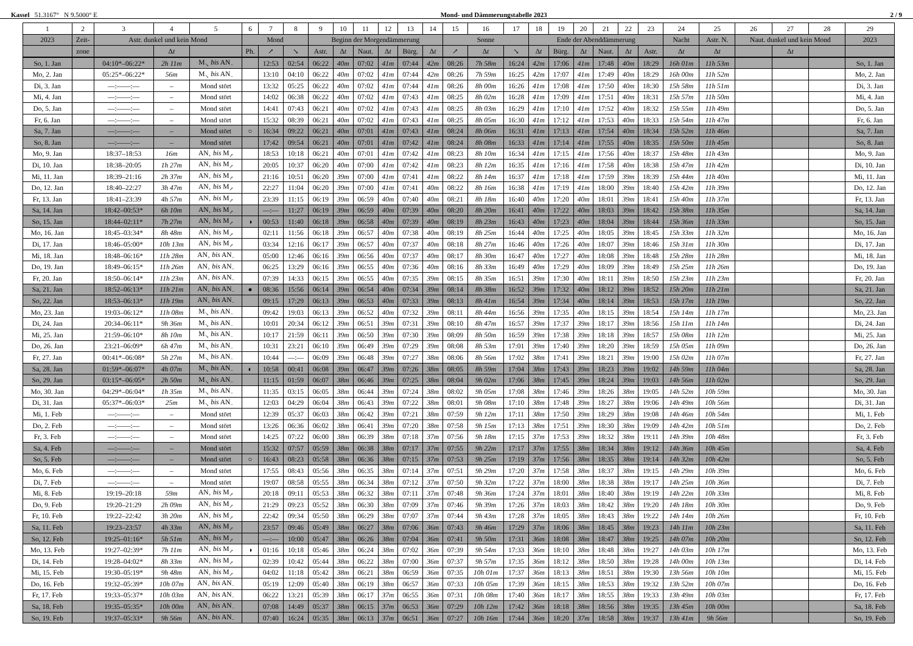Kassel 51.3167° N 9.5000° E Mond- und Dämmerungstabelle 2023 2 / 9
| 1 | 2 | 3 | 4 | 5 | 6 | 7 | 8 | 9 | 10 | 11 | 12 | 13 | 14 | 15 | 16 | 17 | 18 | 19 | 20 | 21 | 22 | 23 | 24 | 25 | 26 | 27 | 28 | 29 |
| --- | --- | --- | --- | --- | --- | --- | --- | --- | --- | --- | --- | --- | --- | --- | --- | --- | --- | --- | --- | --- | --- | --- | --- | --- | --- | --- | --- | --- |
| 2023 | Zeit- | Astr. dunkel und kein Mond | | | Mond | | | Beginn der Morgendämmerung | | | | | | Sonne | | | Ende der Abenddämmerung | | | | | | Nacht | Astr. N. | Naut. dunkel und kein Mond | | | 2023 |
| | zone | | Δ t | | Ph. | ↗ | ↘ | Astr. | Δ t | Naut. | Δ t | Bürg. | Δ t | ↗ | Δ t | ↘ | Δ t | Bürg. | Δ t | Naut. | Δ t | Astr. | Δ t | Δ t | | Δ t | | |
| So, 1. Jan | | 04:10*–06:22* | 2h 11m | M<sub>↘</sub> bis AN<sub>−</sub> | | 12:53 | 02:54 | 06:22 | 40m | 07:02 | 41m | 07:44 | 42m | 08:26 | 7h 58m | 16:24 | 42m | 17:06 | 41m | 17:48 | 40m | 18:29 | 16h 01m | 11h 53m | | | | So, 1. Jan |
| Mo, 2. Jan | | 05:25*–06:22* | 56m | M<sub>↘</sub> bis AN<sub>−</sub> | | 13:10 | 04:10 | 06:22 | 40m | 07:02 | 41m | 07:44 | 42m | 08:26 | 7h 59m | 16:25 | 42m | 17:07 | 41m | 17:49 | 40m | 18:29 | 16h 00m | 11h 52m | | | | Mo, 2. Jan |
| Di, 3. Jan | | —:——:— | – | Mond stört | | 13:32 | 05:25 | 06:22 | 40m | 07:02 | 41m | 07:44 | 41m | 08:26 | 8h 00m | 16:26 | 41m | 17:08 | 41m | 17:50 | 40m | 18:30 | 15h 58m | 11h 51m | | | | Di, 3. Jan |
| Mi, 4. Jan | | —:——:— | – | Mond stört | | 14:02 | 06:38 | 06:22 | 40m | 07:02 | 41m | 07:43 | 41m | 08:25 | 8h 02m | 16:28 | 41m | 17:09 | 41m | 17:51 | 40m | 18:31 | 15h 57m | 11h 50m | | | | Mi, 4. Jan |
| Do, 5. Jan | | —:——:— | – | Mond stört | | 14:41 | 07:43 | 06:21 | 40m | 07:02 | 41m | 07:43 | 41m | 08:25 | 8h 03m | 16:29 | 41m | 17:10 | 41m | 17:52 | 40m | 18:32 | 15h 55m | 11h 49m | | | | Do, 5. Jan |
| Fr, 6. Jan | | —:——:— | – | Mond stört | | 15:32 | 08:39 | 06:21 | 40m | 07:02 | 41m | 07:43 | 41m | 08:25 | 8h 05m | 16:30 | 41m | 17:12 | 41m | 17:53 | 40m | 18:33 | 15h 54m | 11h 47m | | | | Fr, 6. Jan |
| Sa, 7. Jan | | —:——:— | – | Mond stört | ○ | 16:34 | 09:22 | 06:21 | 40m | 07:01 | 41m | 07:43 | 41m | 08:24 | 8h 06m | 16:31 | 41m | 17:13 | 41m | 17:54 | 40m | 18:34 | 15h 52m | 11h 46m | | | | Sa, 7. Jan |
| So, 8. Jan | | —:——:— | – | Mond stört | | 17:42 | 09:54 | 06:21 | 40m | 07:01 | 41m | 07:42 | 41m | 08:24 | 8h 08m | 16:33 | 41m | 17:14 | 41m | 17:55 | 40m | 18:35 | 15h 50m | 11h 45m | | | | So, 8. Jan |
| Mo, 9. Jan | | 18:37–18:53 | 16m | AN<sub>+</sub> bis M<sub>↗</sub> | | 18:53 | 10:18 | 06:21 | 40m | 07:01 | 41m | 07:42 | 41m | 08:23 | 8h 10m | 16:34 | 41m | 17:15 | 41m | 17:56 | 40m | 18:37 | 15h 48m | 11h 43m | | | | Mo, 9. Jan |
| Di, 10. Jan | | 18:38–20:05 | 1h 27m | AN<sub>+</sub> bis M<sub>↗</sub> | | 20:05 | 10:37 | 06:20 | 40m | 07:00 | 41m | 07:42 | 41m | 08:23 | 8h 12m | 16:35 | 41m | 17:16 | 41m | 17:58 | 40m | 18:38 | 15h 47m | 11h 42m | | | | Di, 10. Jan |
| Mi, 11. Jan | | 18:39–21:16 | 2h 37m | AN<sub>+</sub> bis M<sub>↗</sub> | | 21:16 | 10:51 | 06:20 | 39m | 07:00 | 41m | 07:41 | 41m | 08:22 | 8h 14m | 16:37 | 41m | 17:18 | 41m | 17:59 | 39m | 18:39 | 15h 44m | 11h 40m | | | | Mi, 11. Jan |
| Do, 12. Jan | | 18:40–22:27 | 3h 47m | AN<sub>+</sub> bis M<sub>↗</sub> | | 22:27 | 11:04 | 06:20 | 39m | 07:00 | 41m | 07:41 | 40m | 08:22 | 8h 16m | 16:38 | 41m | 17:19 | 41m | 18:00 | 39m | 18:40 | 15h 42m | 11h 39m | | | | Do, 12. Jan |
| Fr, 13. Jan | | 18:41–23:39 | 4h 57m | AN<sub>+</sub> bis M<sub>↗</sub> | | 23:39 | 11:15 | 06:19 | 39m | 06:59 | 40m | 07:40 | 40m | 08:21 | 8h 18m | 16:40 | 40m | 17:20 | 40m | 18:01 | 39m | 18:41 | 15h 40m | 11h 37m | | | | Fr, 13. Jan |
| Sa, 14. Jan | | 18:42–00:53* | 6h 10m | AN<sub>+</sub> bis M<sub>↗</sub> | | —:— | 11:27 | 06:19 | 39m | 06:59 | 40m | 07:39 | 40m | 08:20 | 8h 20m | 16:41 | 40m | 17:22 | 40m | 18:03 | 39m | 18:42 | 15h 38m | 11h 35m | | | | Sa, 14. Jan |
| So, 15. Jan | | 18:44–02:11* | 7h 27m | AN<sub>+</sub> bis M<sub>↗</sub> | ◑ | 00:53 | 11:40 | 06:18 | 39m | 06:58 | 40m | 07:39 | 40m | 08:19 | 8h 23m | 16:43 | 40m | 17:23 | 40m | 18:04 | 39m | 18:44 | 15h 36m | 11h 33m | | | | So, 15. Jan |
| Mo, 16. Jan | | 18:45–03:34* | 8h 48m | AN<sub>+</sub> bis M<sub>↗</sub> | | 02:11 | 11:56 | 06:18 | 39m | 06:57 | 40m | 07:38 | 40m | 08:19 | 8h 25m | 16:44 | 40m | 17:25 | 40m | 18:05 | 39m | 18:45 | 15h 33m | 11h 32m | | | | Mo, 16. Jan |
| Di, 17. Jan | | 18:46–05:00* | 10h 13m | AN<sub>+</sub> bis M<sub>↗</sub> | | 03:34 | 12:16 | 06:17 | 39m | 06:57 | 40m | 07:37 | 40m | 08:18 | 8h 27m | 16:46 | 40m | 17:26 | 40m | 18:07 | 39m | 18:46 | 15h 31m | 11h 30m | | | | Di, 17. Jan |
| Mi, 18. Jan | | 18:48–06:16* | 11h 28m | AN<sub>+</sub> bis AN<sub>−</sub> | | 05:00 | 12:46 | 06:16 | 39m | 06:56 | 40m | 07:37 | 40m | 08:17 | 8h 30m | 16:47 | 40m | 17:27 | 40m | 18:08 | 39m | 18:48 | 15h 28m | 11h 28m | | | | Mi, 18. Jan |
| Do, 19. Jan | | 18:49–06:15* | 11h 26m | AN<sub>+</sub> bis AN<sub>−</sub> | | 06:25 | 13:29 | 06:16 | 39m | 06:55 | 40m | 07:36 | 40m | 08:16 | 8h 33m | 16:49 | 40m | 17:29 | 40m | 18:09 | 39m | 18:49 | 15h 25m | 11h 26m | | | | Do, 19. Jan |
| Fr, 20. Jan | | 18:50–06:14* | 11h 23m | AN<sub>+</sub> bis AN<sub>−</sub> | | 07:39 | 14:33 | 06:15 | 39m | 06:55 | 40m | 07:35 | 39m | 08:15 | 8h 35m | 16:51 | 39m | 17:30 | 40m | 18:11 | 39m | 18:50 | 15h 23m | 11h 23m | | | | Fr, 20. Jan |
| Sa, 21. Jan | | 18:52–06:13* | 11h 21m | AN<sub>+</sub> bis AN<sub>−</sub> | ● | 08:36 | 15:56 | 06:14 | 39m | 06:54 | 40m | 07:34 | 39m | 08:14 | 8h 38m | 16:52 | 39m | 17:32 | 40m | 18:12 | 39m | 18:52 | 15h 20m | 11h 21m | | | | Sa, 21. Jan |
| So, 22. Jan | | 18:53–06:13* | 11h 19m | AN<sub>+</sub> bis AN<sub>−</sub> | | 09:15 | 17:29 | 06:13 | 39m | 06:53 | 40m | 07:33 | 39m | 08:13 | 8h 41m | 16:54 | 39m | 17:34 | 40m | 18:14 | 39m | 18:53 | 15h 17m | 11h 19m | | | | So, 22. Jan |
| Mo, 23. Jan | | 19:03–06:12* | 11h 08m | M<sub>↘</sub> bis AN<sub>−</sub> | | 09:42 | 19:03 | 06:13 | 39m | 06:52 | 40m | 07:32 | 39m | 08:11 | 8h 44m | 16:56 | 39m | 17:35 | 40m | 18:15 | 39m | 18:54 | 15h 14m | 11h 17m | | | | Mo, 23. Jan |
| Di, 24. Jan | | 20:34–06:11* | 9h 36m | M<sub>↘</sub> bis AN<sub>−</sub> | | 10:01 | 20:34 | 06:12 | 39m | 06:51 | 39m | 07:31 | 39m | 08:10 | 8h 47m | 16:57 | 39m | 17:37 | 39m | 18:17 | 39m | 18:56 | 15h 11m | 11h 14m | | | | Di, 24. Jan |
| Mi, 25. Jan | | 21:59–06:10* | 8h 10m | M<sub>↘</sub> bis AN<sub>−</sub> | | 10:17 | 21:59 | 06:11 | 39m | 06:50 | 39m | 07:30 | 39m | 08:09 | 8h 50m | 16:59 | 39m | 17:38 | 39m | 18:18 | 39m | 18:57 | 15h 08m | 11h 12m | | | | Mi, 25. Jan |
| Do, 26. Jan | | 23:21–06:09* | 6h 47m | M<sub>↘</sub> bis AN<sub>−</sub> | | 10:31 | 23:21 | 06:10 | 39m | 06:49 | 39m | 07:29 | 39m | 08:08 | 8h 53m | 17:01 | 39m | 17:40 | 39m | 18:20 | 39m | 18:59 | 15h 05m | 11h 09m | | | | Do, 26. Jan |
| Fr, 27. Jan | | 00:41*–06:08* | 5h 27m | M<sub>↘</sub> bis AN<sub>−</sub> | | 10:44 | —:— | 06:09 | 39m | 06:48 | 39m | 07:27 | 38m | 08:06 | 8h 56m | 17:02 | 38m | 17:41 | 39m | 18:21 | 39m | 19:00 | 15h 02m | 11h 07m | | | | Fr, 27. Jan |
| Sa, 28. Jan | | 01:59*–06:07* | 4h 07m | M<sub>↘</sub> bis AN<sub>−</sub> | ◐ | 10:58 | 00:41 | 06:08 | 39m | 06:47 | 39m | 07:26 | 38m | 08:05 | 8h 59m | 17:04 | 38m | 17:43 | 39m | 18:23 | 39m | 19:02 | 14h 59m | 11h 04m | | | | Sa, 28. Jan |
| So, 29. Jan | | 03:15*–06:05* | 2h 50m | M<sub>↘</sub> bis AN<sub>−</sub> | | 11:15 | 01:59 | 06:07 | 38m | 06:46 | 39m | 07:25 | 38m | 08:04 | 9h 02m | 17:06 | 38m | 17:45 | 39m | 18:24 | 39m | 19:03 | 14h 56m | 11h 02m | | | | So, 29. Jan |
| Mo, 30. Jan | | 04:29*–06:04* | 1h 35m | M<sub>↘</sub> bis AN<sub>−</sub> | | 11:35 | 03:15 | 06:05 | 38m | 06:44 | 39m | 07:24 | 38m | 08:02 | 9h 05m | 17:08 | 38m | 17:46 | 39m | 18:26 | 38m | 19:05 | 14h 52m | 10h 59m | | | | Mo, 30. Jan |
| Di, 31. Jan | | 05:37*–06:03* | 25m | M<sub>↘</sub> bis AN<sub>−</sub> | | 12:03 | 04:29 | 06:04 | 38m | 06:43 | 39m | 07:22 | 38m | 08:01 | 9h 08m | 17:10 | 38m | 17:48 | 39m | 18:27 | 38m | 19:06 | 14h 49m | 10h 56m | | | | Di, 31. Jan |
| Mi, 1. Feb | | —:——:— | – | Mond stört | | 12:39 | 05:37 | 06:03 | 38m | 06:42 | 39m | 07:21 | 38m | 07:59 | 9h 12m | 17:11 | 38m | 17:50 | 39m | 18:29 | 38m | 19:08 | 14h 46m | 10h 54m | | | | Mi, 1. Feb |
| Do, 2. Feb | | —:——:— | – | Mond stört | | 13:26 | 06:36 | 06:02 | 38m | 06:41 | 39m | 07:20 | 38m | 07:58 | 9h 15m | 17:13 | 38m | 17:51 | 39m | 18:30 | 38m | 19:09 | 14h 42m | 10h 51m | | | | Do, 2. Feb |
| Fr, 3. Feb | | —:——:— | – | Mond stört | | 14:25 | 07:22 | 06:00 | 38m | 06:39 | 38m | 07:18 | 37m | 07:56 | 9h 18m | 17:15 | 37m | 17:53 | 39m | 18:32 | 38m | 19:11 | 14h 39m | 10h 48m | | | | Fr, 3. Feb |
| Sa, 4. Feb | | —:——:— | – | Mond stört | | 15:32 | 07:57 | 05:59 | 38m | 06:38 | 38m | 07:17 | 37m | 07:55 | 9h 22m | 17:17 | 37m | 17:55 | 38m | 18:34 | 38m | 19:12 | 14h 36m | 10h 45m | | | | Sa, 4. Feb |
| So, 5. Feb | | —:——:— | – | Mond stört | ○ | 16:43 | 08:23 | 05:58 | 38m | 06:36 | 38m | 07:15 | 37m | 07:53 | 9h 25m | 17:19 | 37m | 17:56 | 38m | 18:35 | 38m | 19:14 | 14h 32m | 10h 42m | | | | So, 5. Feb |
| Mo, 6. Feb | | —:——:— | – | Mond stört | | 17:55 | 08:43 | 05:56 | 38m | 06:35 | 38m | 07:14 | 37m | 07:51 | 9h 29m | 17:20 | 37m | 17:58 | 38m | 18:37 | 38m | 19:15 | 14h 29m | 10h 39m | | | | Mo, 6. Feb |
| Di, 7. Feb | | —:——:— | – | Mond stört | | 19:07 | 08:58 | 05:55 | 38m | 06:34 | 38m | 07:12 | 37m | 07:50 | 9h 32m | 17:22 | 37m | 18:00 | 38m | 18:38 | 38m | 19:17 | 14h 25m | 10h 36m | | | | Di, 7. Feb |
| Mi, 8. Feb | | 19:19–20:18 | 59m | AN<sub>+</sub> bis M<sub>↗</sub> | | 20:18 | 09:11 | 05:53 | 38m | 06:32 | 38m | 07:11 | 37m | 07:48 | 9h 36m | 17:24 | 37m | 18:01 | 38m | 18:40 | 38m | 19:19 | 14h 22m | 10h 33m | | | | Mi, 8. Feb |
| Do, 9. Feb | | 19:20–21:29 | 2h 09m | AN<sub>+</sub> bis M<sub>↗</sub> | | 21:29 | 09:23 | 05:52 | 38m | 06:30 | 38m | 07:09 | 37m | 07:46 | 9h 39m | 17:26 | 37m | 18:03 | 38m | 18:42 | 38m | 19:20 | 14h 18m | 10h 30m | | | | Do, 9. Feb |
| Fr, 10. Feb | | 19:22–22:42 | 3h 20m | AN<sub>+</sub> bis M<sub>↗</sub> | | 22:42 | 09:34 | 05:50 | 38m | 06:29 | 38m | 07:07 | 37m | 07:44 | 9h 43m | 17:28 | 37m | 18:05 | 38m | 18:43 | 38m | 19:22 | 14h 14m | 10h 26m | | | | Fr, 10. Feb |
| Sa, 11. Feb | | 19:23–23:57 | 4h 33m | AN<sub>+</sub> bis M<sub>↗</sub> | | 23:57 | 09:46 | 05:49 | 38m | 06:27 | 38m | 07:06 | 36m | 07:43 | 9h 46m | 17:29 | 37m | 18:06 | 38m | 18:45 | 38m | 19:23 | 14h 11m | 10h 23m | | | | Sa, 11. Feb |
| So, 12. Feb | | 19:25–01:16* | 5h 51m | AN<sub>+</sub> bis M<sub>↗</sub> | | —:— | 10:00 | 05:47 | 38m | 06:26 | 38m | 07:04 | 36m | 07:41 | 9h 50m | 17:31 | 36m | 18:08 | 38m | 18:47 | 38m | 19:25 | 14h 07m | 10h 20m | | | | So, 12. Feb |
| Mo, 13. Feb | | 19:27–02:39* | 7h 11m | AN<sub>+</sub> bis M<sub>↗</sub> | ◑ | 01:16 | 10:18 | 05:46 | 38m | 06:24 | 38m | 07:02 | 36m | 07:39 | 9h 54m | 17:33 | 36m | 18:10 | 38m | 18:48 | 38m | 19:27 | 14h 03m | 10h 17m | | | | Mo, 13. Feb |
| Di, 14. Feb | | 19:28–04:02* | 8h 33m | AN<sub>+</sub> bis M<sub>↗</sub> | | 02:39 | 10:42 | 05:44 | 38m | 06:22 | 38m | 07:00 | 36m | 07:37 | 9h 57m | 17:35 | 36m | 18:12 | 38m | 18:50 | 38m | 19:28 | 14h 00m | 10h 13m | | | | Di, 14. Feb |
| Mi, 15. Feb | | 19:30–05:19* | 9h 48m | AN<sub>+</sub> bis M<sub>↗</sub> | | 04:02 | 11:18 | 05:42 | 38m | 06:21 | 38m | 06:59 | 36m | 07:35 | 10h 01m | 17:37 | 36m | 18:13 | 38m | 18:51 | 38m | 19:30 | 13h 56m | 10h 10m | | | | Mi, 15. Feb |
| Do, 16. Feb | | 19:32–05:39* | 10h 07m | AN<sub>+</sub> bis AN<sub>−</sub> | | 05:19 | 12:09 | 05:40 | 38m | 06:19 | 38m | 06:57 | 36m | 07:33 | 10h 05m | 17:39 | 36m | 18:15 | 38m | 18:53 | 38m | 19:32 | 13h 52m | 10h 07m | | | | Do, 16. Feb |
| Fr, 17. Feb | | 19:33–05:37* | 10h 03m | AN<sub>+</sub> bis AN<sub>−</sub> | | 06:22 | 13:21 | 05:39 | 38m | 06:17 | 37m | 06:55 | 36m | 07:31 | 10h 08m | 17:40 | 36m | 18:17 | 38m | 18:55 | 38m | 19:33 | 13h 49m | 10h 03m | | | | Fr, 17. Feb |
| Sa, 18. Feb | | 19:35–05:35* | 10h 00m | AN<sub>+</sub> bis AN<sub>−</sub> | | 07:08 | 14:49 | 05:37 | 38m | 06:15 | 37m | 06:53 | 36m | 07:29 | 10h 12m | 17:42 | 36m | 18:18 | 38m | 18:56 | 38m | 19:35 | 13h 45m | 10h 00m | | | | Sa, 18. Feb |
| So, 19. Feb | | 19:37–05:33* | 9h 56m | AN<sub>+</sub> bis AN<sub>−</sub> | | 07:40 | 16:24 | 05:35 | 38m | 06:13 | 37m | 06:51 | 36m | 07:27 | 10h 16m | 17:44 | 36m | 18:20 | 37m | 18:58 | 38m | 19:37 | 13h 41m | 9h 56m | | | | So, 19. Feb |